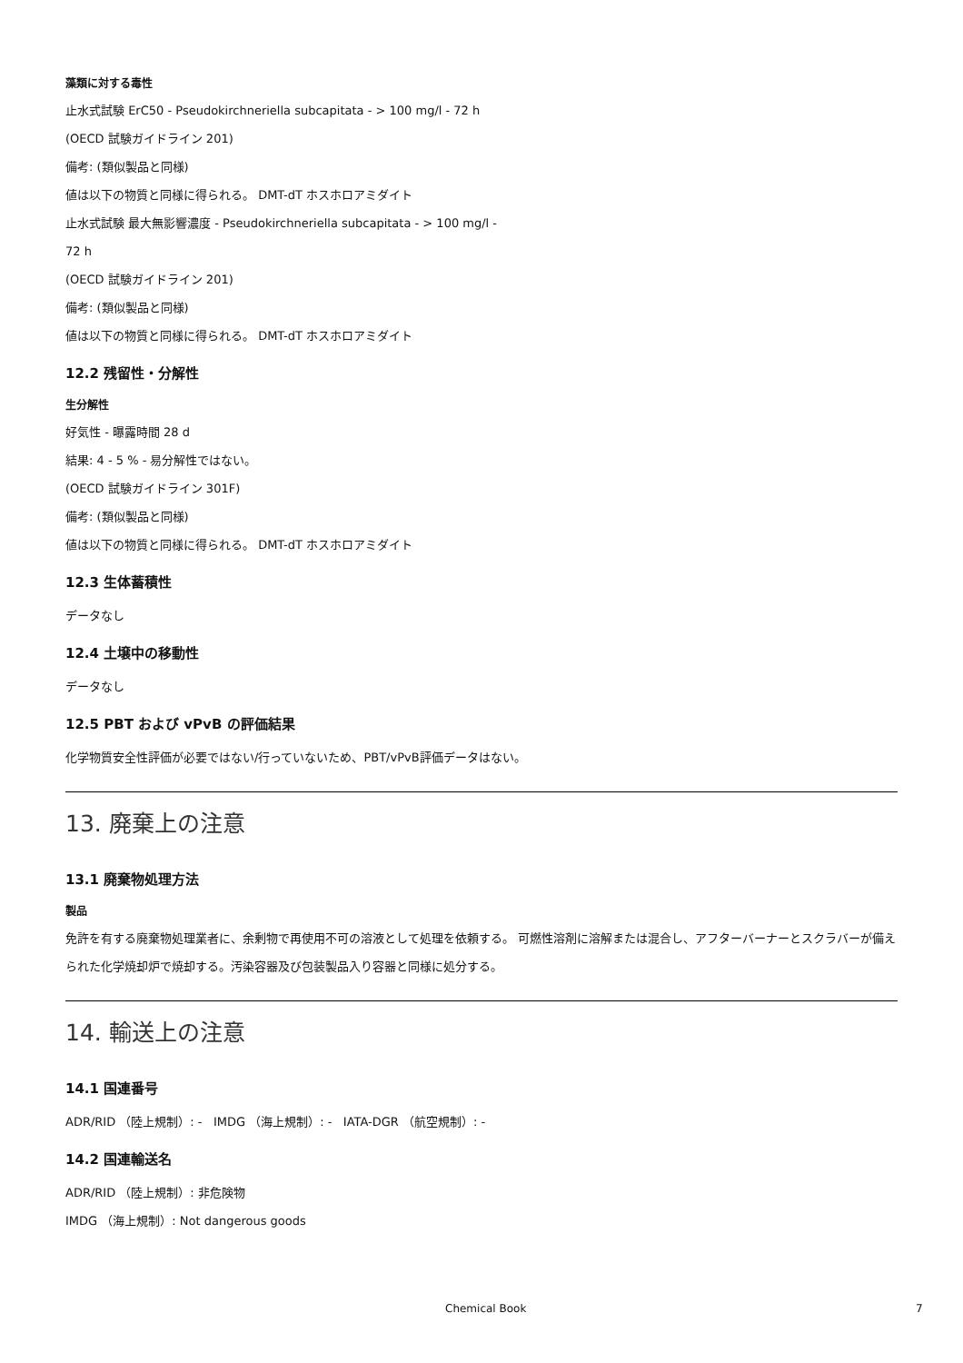藻類に対する毒性
止水式試験 ErC50 - Pseudokirchneriella subcapitata - > 100 mg/l - 72 h
(OECD 試験ガイドライン 201)
備考: (類似製品と同様)
値は以下の物質と同様に得られる。 DMT-dT ホスホロアミダイト
止水式試験 最大無影響濃度 - Pseudokirchneriella subcapitata - > 100 mg/l -
72 h
(OECD 試験ガイドライン 201)
備考: (類似製品と同様)
値は以下の物質と同様に得られる。 DMT-dT ホスホロアミダイト
12.2 残留性・分解性
生分解性
好気性 - 曝露時間 28 d
結果: 4 - 5 % - 易分解性ではない。
(OECD 試験ガイドライン 301F)
備考: (類似製品と同様)
値は以下の物質と同様に得られる。 DMT-dT ホスホロアミダイト
12.3 生体蓄積性
データなし
12.4 土壌中の移動性
データなし
12.5 PBT および vPvB の評価結果
化学物質安全性評価が必要ではない/行っていないため、PBT/vPvB評価データはない。
13. 廃棄上の注意
13.1 廃棄物処理方法
製品
免許を有する廃棄物処理業者に、余剰物で再使用不可の溶液として処理を依頼する。 可燃性溶剤に溶解または混合し、アフターバーナーとスクラバーが備えられた化学焼却炉で焼却する。汚染容器及び包装製品入り容器と同様に処分する。
14. 輸送上の注意
14.1 国連番号
ADR/RID （陸上規制）: - IMDG （海上規制）: - IATA-DGR （航空規制）: -
14.2 国連輸送名
ADR/RID （陸上規制）: 非危険物
IMDG （海上規制）: Not dangerous goods
Chemical Book 7